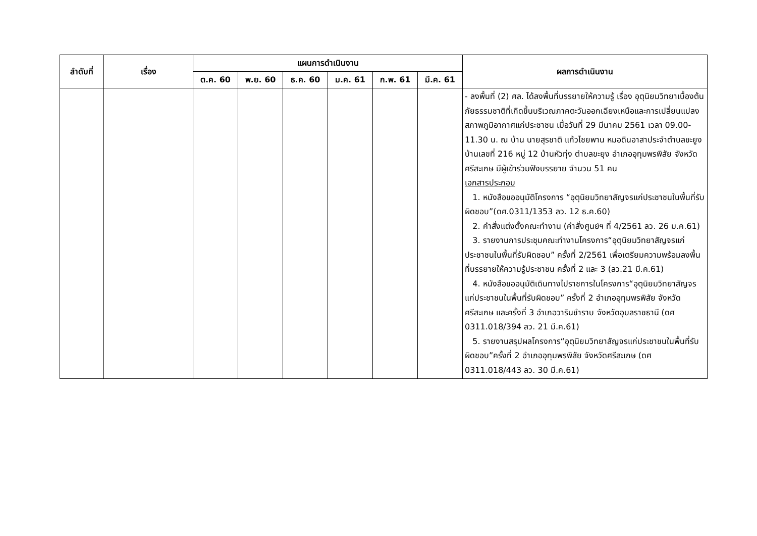| ลำดับที่ | เรื่อง | แผนการดำเนินงาน | | | | | | ผลการดำเนินงาน |
| --- | --- | --- | --- | --- | --- | --- | --- | --- |
| | | ต.ค. 60 | พ.ย. 60 | ธ.ค. 60 | ม.ค. 61 | ก.พ. 61 | มี.ค. 61 | |
| | | | | | | | | - ลงพื้นที่ (2) ศล. ได้ลงพื้นที่บรรยายให้ความรู้ เรื่อง อุตุนิยมวิทยาเบื้องต้น ภัยธรรมชาติที่เกิดขึ้นบริเวณภาคตะวันออกเฉียงเหนือและการเปลี่ยนแปลงสภาพภูมิอากาศแก่ประชาชน เมื่อวันที่ 29 มีนาคม 2561 เวลา 09.00-11.30 น. ณ บ้าน นายสุรชาติ แก้วไชยพาน หมอดินอาสาประจำตำบลขะยูง บ้านเลขที่ 216 หมู่ 12 บ้านหัวทุ่ง ตำบลขะยุง อำเภออุทุมพรพิสัย จังหวัดศรีสะเกษ มีผู้เข้าร่วมฟังบรรยาย จำนวน 51 คน เอกสารประกอบ 1. หนังสือขออนุมัติโครงการ “อุตุนิยมวิทยาสัญจรแก่ประชาชนในพื้นที่รับผิดชอบ”(ดศ.0311/1353 ลว. 12 ธ.ค.60) 2. คำสั่งแต่งตั้งคณะทำงาน (คำสั่งศูนย์ฯ ที่ 4/2561 ลว. 26 ม.ค.61) 3. รายงานการประชุมคณะทำงานโครงการ“อุตุนิยมวิทยาสัญจรแก่ประชาชนในพื้นที่รับผิดชอบ” ครั้งที่ 2/2561 เพื่อเตรียมความพร้อมลงพื้นที่บรรยายให้ความรู้ประชาชน ครั้งที่ 2 และ 3 (ลว.21 มี.ค.61) 4. หนังสือขออนุมัติเดินทางไปราชการในโครงการ“อุตุนิยมวิทยาสัญจรแก่ประชาชนในพื้นที่รับผิดชอบ” ครั้งที่ 2 อำเภออุทุมพรพิสัย จังหวัดศรีสะเกษ และครั้งที่ 3 อำเภอวารินชำราบ จังหวัดอุบลราชธานี (ดศ 0311.018/394 ลว. 21 มี.ค.61) 5. รายงานสรุปผลโครงการ“อุตุนิยมวิทยาสัญจรแก่ประชาชนในพื้นที่รับผิดชอบ”ครั้งที่ 2 อำเภออุทุมพรพิสัย จังหวัดศรีสะเกษ (ดศ 0311.018/443 ลว. 30 มี.ค.61) |